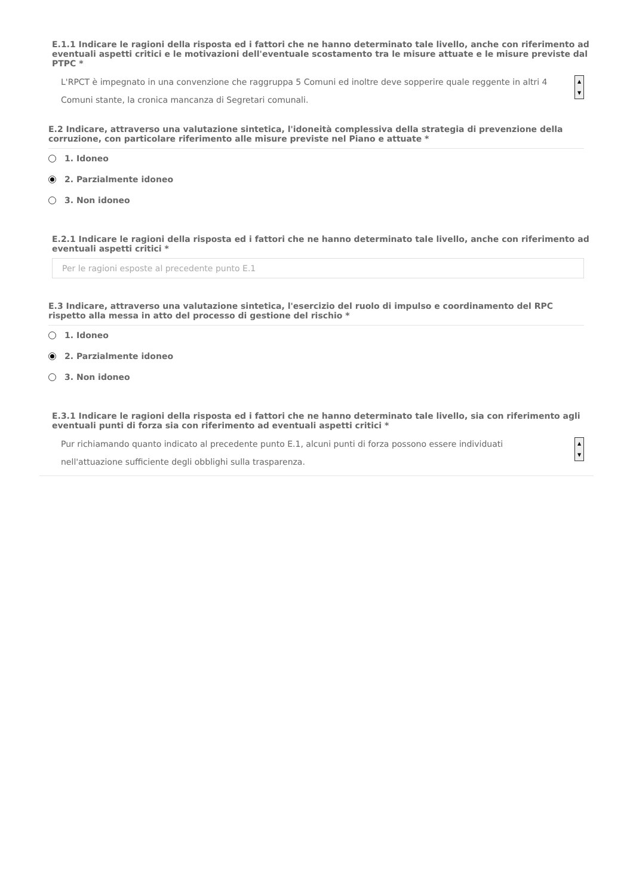E.1.1 Indicare le ragioni della risposta ed i fattori che ne hanno determinato tale livello, anche con riferimento ad eventuali aspetti critici e le motivazioni dell'eventuale scostamento tra le misure attuate e le misure previste dal PTPC *
L'RPCT è impegnato in una convenzione che raggruppa 5 Comuni ed inoltre deve sopperire quale reggente in altri 4 Comuni stante, la cronica mancanza di Segretari comunali.
▲
▼
E.2 Indicare, attraverso una valutazione sintetica, l'idoneità complessiva della strategia di prevenzione della corruzione, con particolare riferimento alle misure previste nel Piano e attuate *
1. Idoneo
2. Parzialmente idoneo
3. Non idoneo
E.2.1 Indicare le ragioni della risposta ed i fattori che ne hanno determinato tale livello, anche con riferimento ad eventuali aspetti critici *
Per le ragioni esposte al precedente punto E.1
E.3 Indicare, attraverso una valutazione sintetica, l'esercizio del ruolo di impulso e coordinamento del RPC rispetto alla messa in atto del processo di gestione del rischio *
1. Idoneo
2. Parzialmente idoneo
3. Non idoneo
E.3.1 Indicare le ragioni della risposta ed i fattori che ne hanno determinato tale livello, sia con riferimento agli eventuali punti di forza sia con riferimento ad eventuali aspetti critici *
Pur richiamando quanto indicato al precedente punto E.1, alcuni punti di forza possono essere individuati
nell'attuazione sufficiente degli obblighi sulla trasparenza.
▲
▼